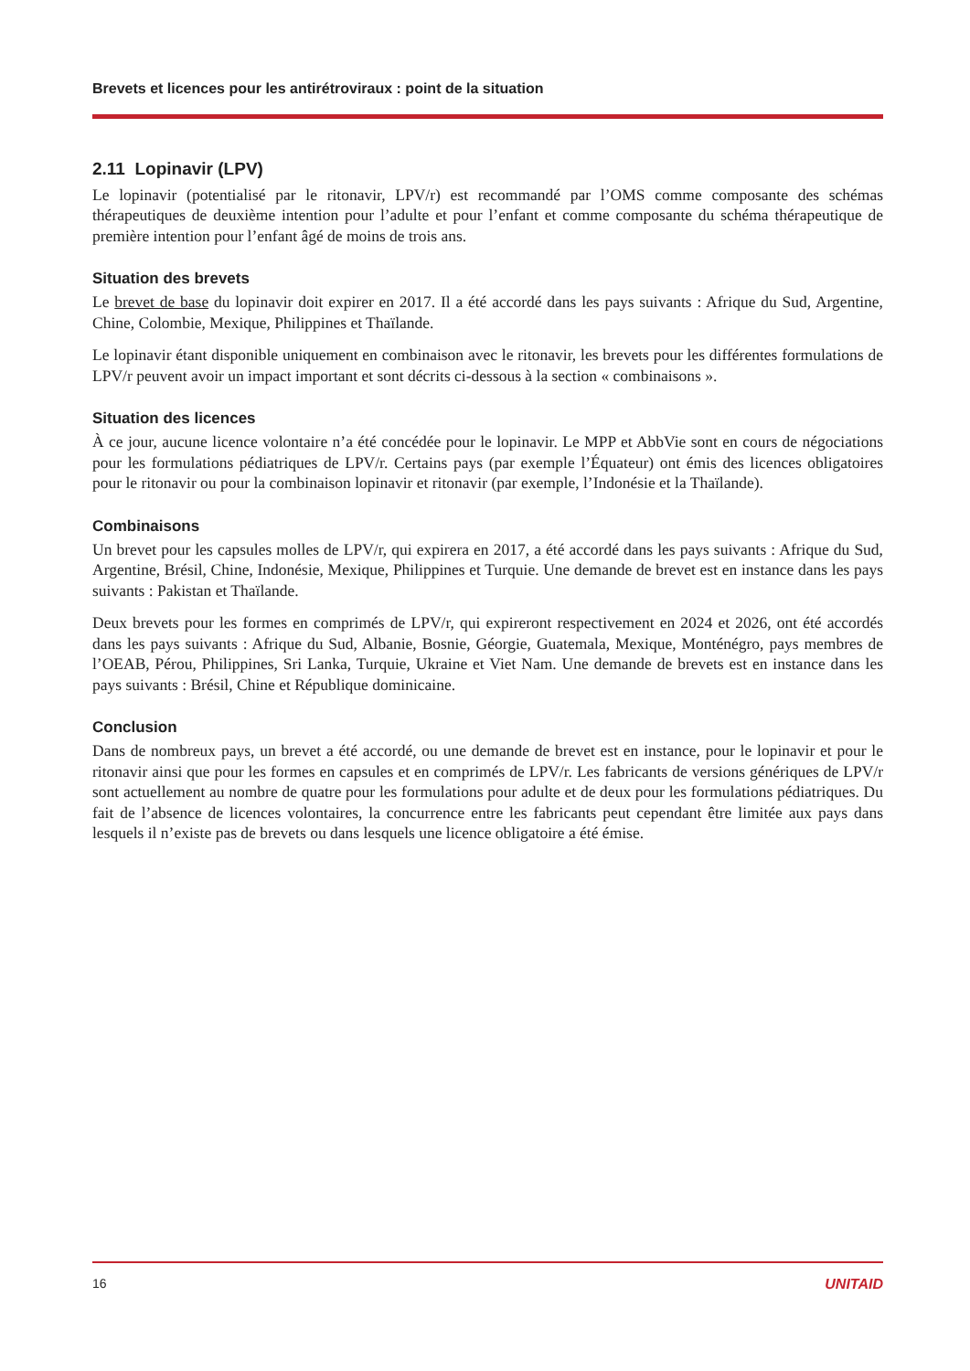Brevets et licences pour les antirétroviraux : point de la situation
2.11 Lopinavir (LPV)
Le lopinavir (potentialisé par le ritonavir, LPV/r) est recommandé par l’OMS comme composante des schémas thérapeutiques de deuxième intention pour l’adulte et pour l’enfant et comme composante du schéma thérapeutique de première intention pour l’enfant âgé de moins de trois ans.
Situation des brevets
Le brevet de base du lopinavir doit expirer en 2017. Il a été accordé dans les pays suivants : Afrique du Sud, Argentine, Chine, Colombie, Mexique, Philippines et Thaïlande.
Le lopinavir étant disponible uniquement en combinaison avec le ritonavir, les brevets pour les différentes formulations de LPV/r peuvent avoir un impact important et sont décrits ci-dessous à la section « combinaisons ».
Situation des licences
À ce jour, aucune licence volontaire n’a été concédée pour le lopinavir. Le MPP et AbbVie sont en cours de négociations pour les formulations pédiatriques de LPV/r. Certains pays (par exemple l’Équateur) ont émis des licences obligatoires pour le ritonavir ou pour la combinaison lopinavir et ritonavir (par exemple, l’Indonésie et la Thaïlande).
Combinaisons
Un brevet pour les capsules molles de LPV/r, qui expirera en 2017, a été accordé dans les pays suivants : Afrique du Sud, Argentine, Brésil, Chine, Indonésie, Mexique, Philippines et Turquie. Une demande de brevet est en instance dans les pays suivants : Pakistan et Thaïlande.
Deux brevets pour les formes en comprimés de LPV/r, qui expireront respectivement en 2024 et 2026, ont été accordés dans les pays suivants : Afrique du Sud, Albanie, Bosnie, Géorgie, Guatemala, Mexique, Monténégro, pays membres de l’OEAB, Pérou, Philippines, Sri Lanka, Turquie, Ukraine et Viet Nam. Une demande de brevets est en instance dans les pays suivants : Brésil, Chine et République dominicaine.
Conclusion
Dans de nombreux pays, un brevet a été accordé, ou une demande de brevet est en instance, pour le lopinavir et pour le ritonavir ainsi que pour les formes en capsules et en comprimés de LPV/r. Les fabricants de versions génériques de LPV/r sont actuellement au nombre de quatre pour les formulations pour adulte et de deux pour les formulations pédiatriques. Du fait de l’absence de licences volontaires, la concurrence entre les fabricants peut cependant être limitée aux pays dans lesquels il n’existe pas de brevets ou dans lesquels une licence obligatoire a été émise.
16 UNITAID